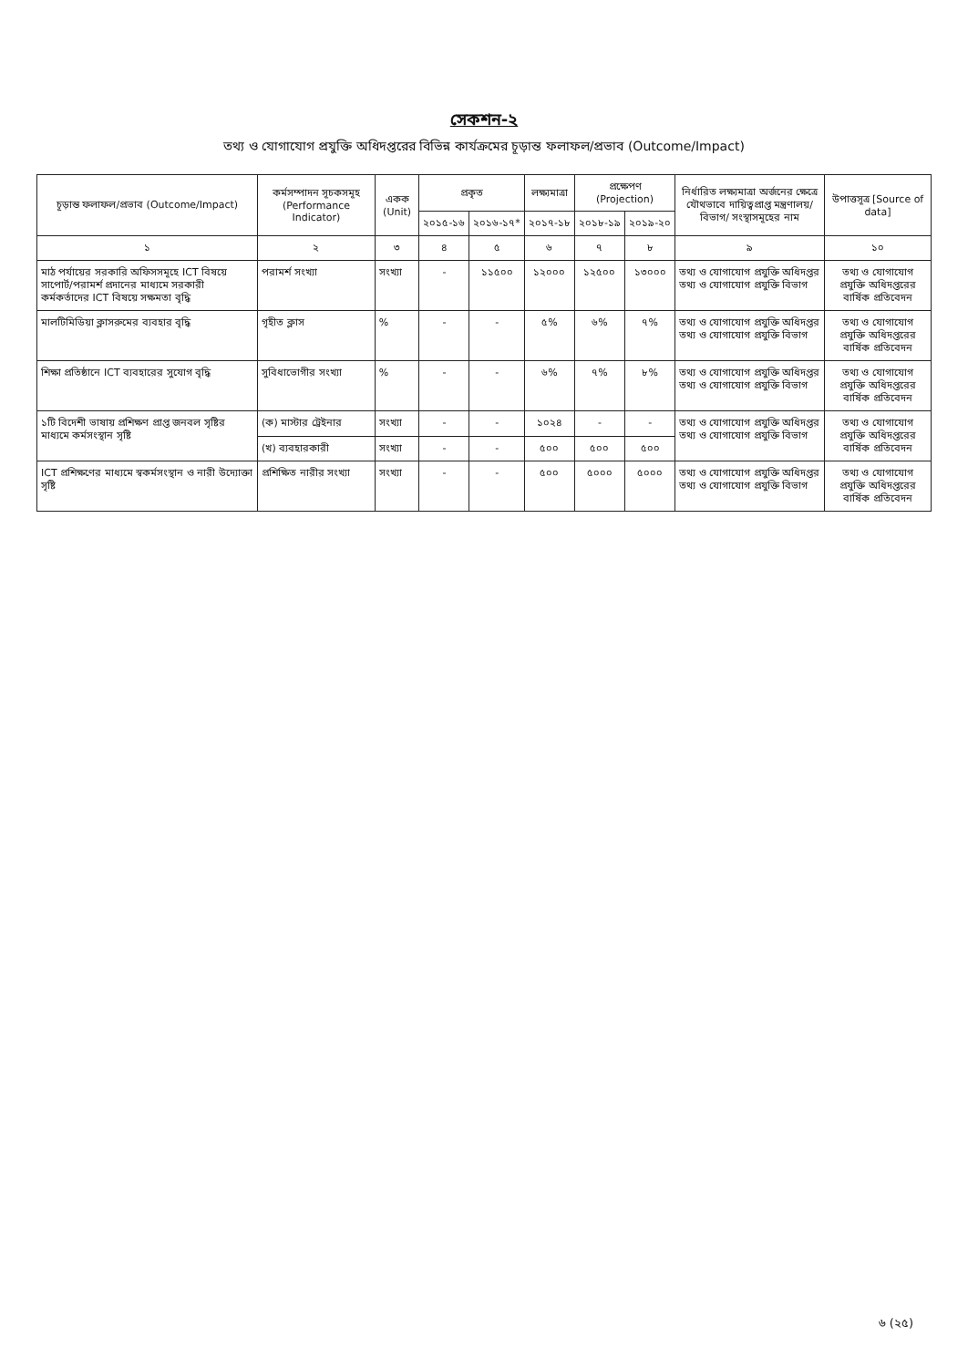সেকশন-২
তথ্য ও যোগাযোগ প্রযুক্তি অধিদপ্তরের বিভিন্ন কার্যক্রমের চূড়ান্ত ফলাফল/প্রভাব (Outcome/Impact)
| চূড়ান্ত ফলাফল/প্রভাব (Outcome/Impact) | কর্মসম্পাদন সূচকসমূহ (Performance Indicator) | একক (Unit) | প্রকৃত | | লক্ষ্যমাত্রা | প্রক্ষেপণ (Projection) | | নির্ধারিত লক্ষ্যমাত্রা অর্জনের ক্ষেত্রে যৌথভাবে দায়িত্বপ্রাপ্ত মন্ত্রণালয়/বিভাগ/ সংস্থাসমূহের নাম | উপাত্তসূত্র [Source of data] |
| --- | --- | --- | --- | --- | --- | --- | --- | --- | --- |
| | | | ২০১৫-১৬ | ২০১৬-১৭* | ২০১৭-১৮ | ২০১৮-১৯ | ২০১৯-২০ | | |
| ১ | ২ | ৩ | ৪ | ৫ | ৬ | ৭ | ৮ | ৯ | ১০ |
| মাঠ পর্যায়ের সরকারি অফিসসমূহে ICT বিষয়ে সাপোর্ট/পরামর্শ প্রদানের মাধ্যমে সরকারী কর্মকর্তাদের ICT বিষয়ে সক্ষমতা বৃদ্ধি | পরামর্শ সংখ্যা | সংখ্যা | - | ১১৫০০ | ১২০০০ | ১২৫০০ | ১৩০০০ | তথ্য ও যোগাযোগ প্রযুক্তি অধিদপ্তর তথ্য ও যোগাযোগ প্রযুক্তি বিভাগ | তথ্য ও যোগাযোগ প্রযুক্তি অধিদপ্তরের বার্ষিক প্রতিবেদন |
| মালটিমিডিয়া ক্লাসরুমের ব্যবহার বৃদ্ধি | গৃহীত ক্লাস | % | - | - | ৫% | ৬% | ৭% | তথ্য ও যোগাযোগ প্রযুক্তি অধিদপ্তর তথ্য ও যোগাযোগ প্রযুক্তি বিভাগ | তথ্য ও যোগাযোগ প্রযুক্তি অধিদপ্তরের বার্ষিক প্রতিবেদন |
| শিক্ষা প্রতিষ্ঠানে ICT ব্যবহারের সুযোগ বৃদ্ধি | সুবিধাভোগীর সংখ্যা | % | - | - | ৬% | ৭% | ৮% | তথ্য ও যোগাযোগ প্রযুক্তি অধিদপ্তর তথ্য ও যোগাযোগ প্রযুক্তি বিভাগ | তথ্য ও যোগাযোগ প্রযুক্তি অধিদপ্তরের বার্ষিক প্রতিবেদন |
| ১টি বিদেশী ভাষায় প্রশিক্ষণ প্রাপ্ত জনবল সৃষ্টির মাধ্যমে কর্মসংস্থান সৃষ্টি | (ক) মাস্টার ট্রেইনার | সংখ্যা | - | - | ১০২৪ | - | - | তথ্য ও যোগাযোগ প্রযুক্তি অধিদপ্তর তথ্য ও যোগাযোগ প্রযুক্তি বিভাগ | তথ্য ও যোগাযোগ প্রযুক্তি অধিদপ্তরের বার্ষিক প্রতিবেদন |
| | (খ) ব্যবহারকারী | সংখ্যা | - | - | ৫০০ | ৫০০ | ৫০০ | | |
| ICT প্রশিক্ষণের মাধ্যমে স্বকর্মসংস্থান ও নারী উদ্যোক্তা সৃষ্টি | প্রশিক্ষিত নারীর সংখ্যা | সংখ্যা | - | - | ৫০০ | ৫০০০ | ৫০০০ | তথ্য ও যোগাযোগ প্রযুক্তি অধিদপ্তর তথ্য ও যোগাযোগ প্রযুক্তি বিভাগ | তথ্য ও যোগাযোগ প্রযুক্তি অধিদপ্তরের বার্ষিক প্রতিবেদন |
৬ (২৫)